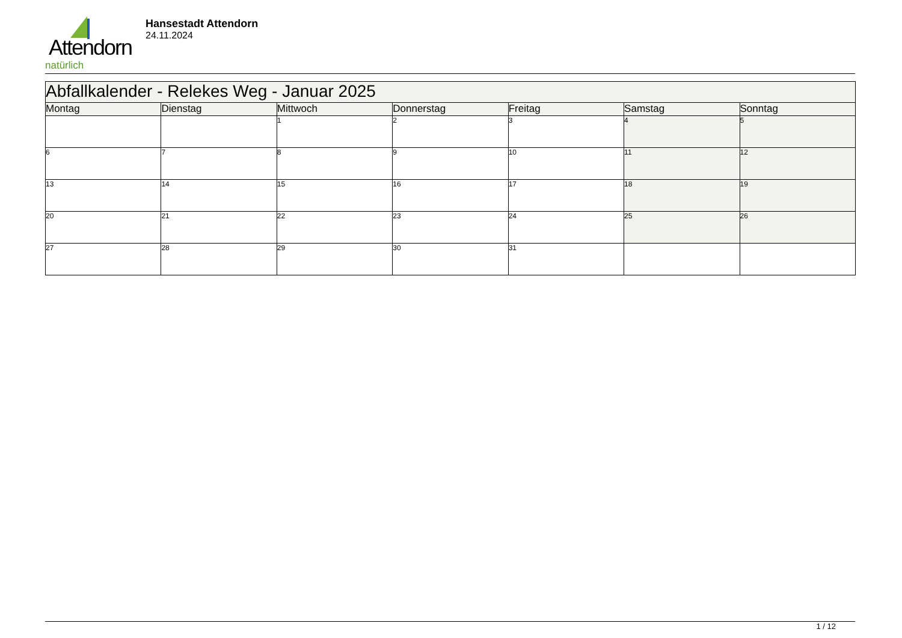Attendorn
natürlich
Hansestadt Attendorn
24.11.2024
| Abfallkalender - Relekes Weg - Januar 2025 | | | | | | |
| Montag | Dienstag | Mittwoch | Donnerstag | Freitag | Samstag | Sonntag |
| | | 1 | 2 | 3 | 4 | 5 |
| 6 | 7 | 8 | 9 | 10 | 11 | 12 |
| 13 | 14 | 15 | 16 | 17 | 18 | 19 |
| 20 | 21 | 22 | 23 | 24 | 25 | 26 |
| 27 | 28 | 29 | 30 | 31 | | |
1 / 12